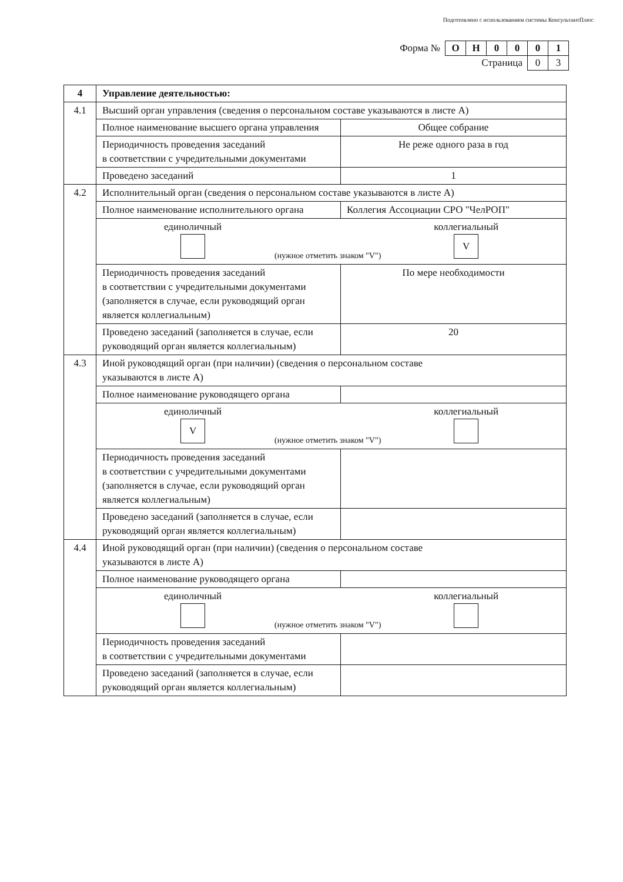Подготовлено с использованием системы КонсультантПлюс
| Форма № | О | Н | 0 | 0 | 0 | 1 |
| Страница | | | | | 0 | 3 |
| 4 | Управление деятельностью: | |
| 4.1 | Высший орган управления (сведения о персональном составе указываются в листе А) | |
| | Полное наименование высшего органа управления | Общее собрание |
| | Периодичность проведения заседаний в соответствии с учредительными документами | Не реже одного раза в год |
| | Проведено заседаний | 1 |
| 4.2 | Исполнительный орган (сведения о персональном составе указываются в листе А) | |
| | Полное наименование исполнительного органа | Коллегия Ассоциации СРО "ЧелРОП" |
| | единоличный (нужное отметить знаком "V") коллегиальный V | |
| | Периодичность проведения заседаний в соответствии с учредительными документами (заполняется в случае, если руководящий орган является коллегиальным) | По мере необходимости |
| | Проведено заседаний (заполняется в случае, если руководящий орган является коллегиальным) | 20 |
| 4.3 | Иной руководящий орган (при наличии) (сведения о персональном составе указываются в листе А) | |
| | Полное наименование руководящего органа | |
| | единоличный V (нужное отметить знаком "V") коллегиальный | |
| | Периодичность проведения заседаний в соответствии с учредительными документами (заполняется в случае, если руководящий орган является коллегиальным) | |
| | Проведено заседаний (заполняется в случае, если руководящий орган является коллегиальным) | |
| 4.4 | Иной руководящий орган (при наличии) (сведения о персональном составе указываются в листе А) | |
| | Полное наименование руководящего органа | |
| | единоличный (нужное отметить знаком "V") коллегиальный | |
| | Периодичность проведения заседаний в соответствии с учредительными документами | |
| | Проведено заседаний (заполняется в случае, если руководящий орган является коллегиальным) | |